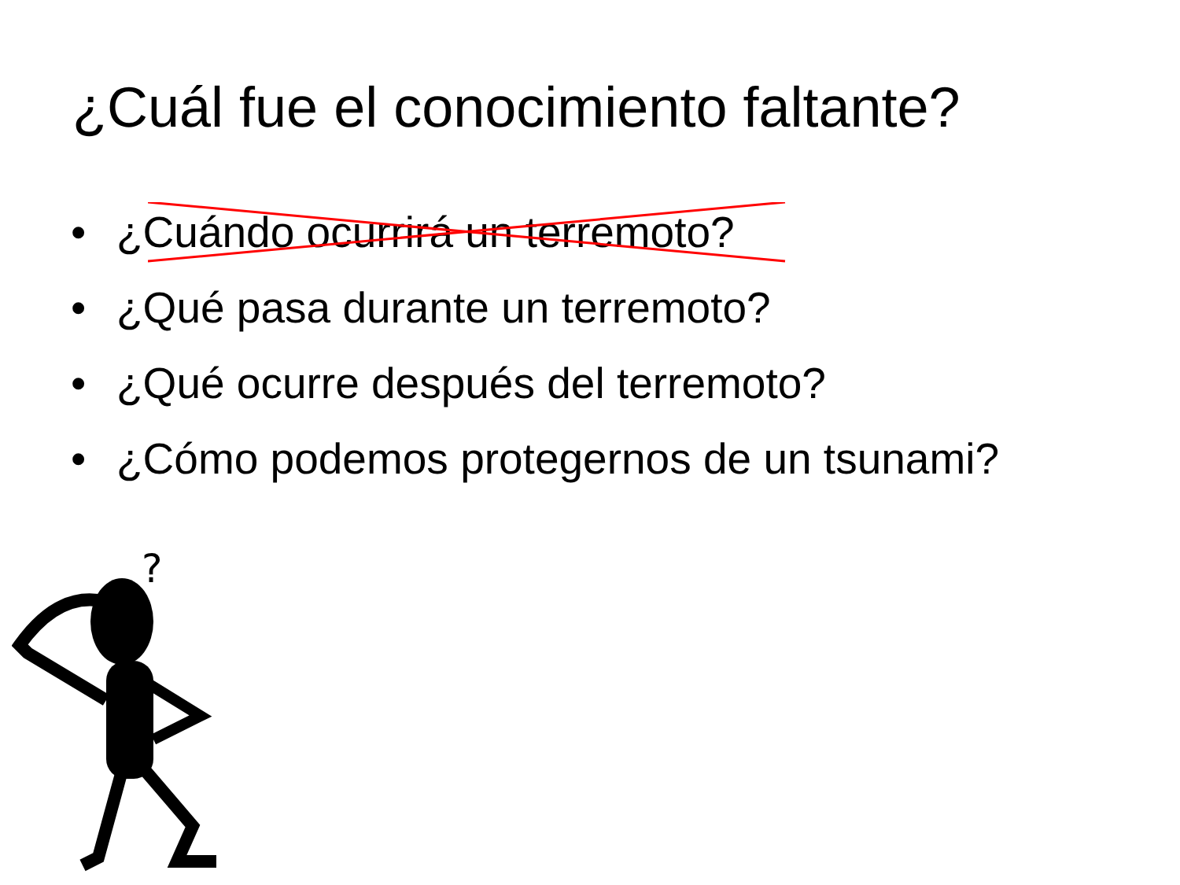¿Cuál fue el conocimiento faltante?
• ¿Cuándo ocurrirá un terremoto?
• ¿Qué pasa durante un terremoto?
• ¿Qué ocurre después del terremoto?
• ¿Cómo podemos protegernos de un tsunami?
?